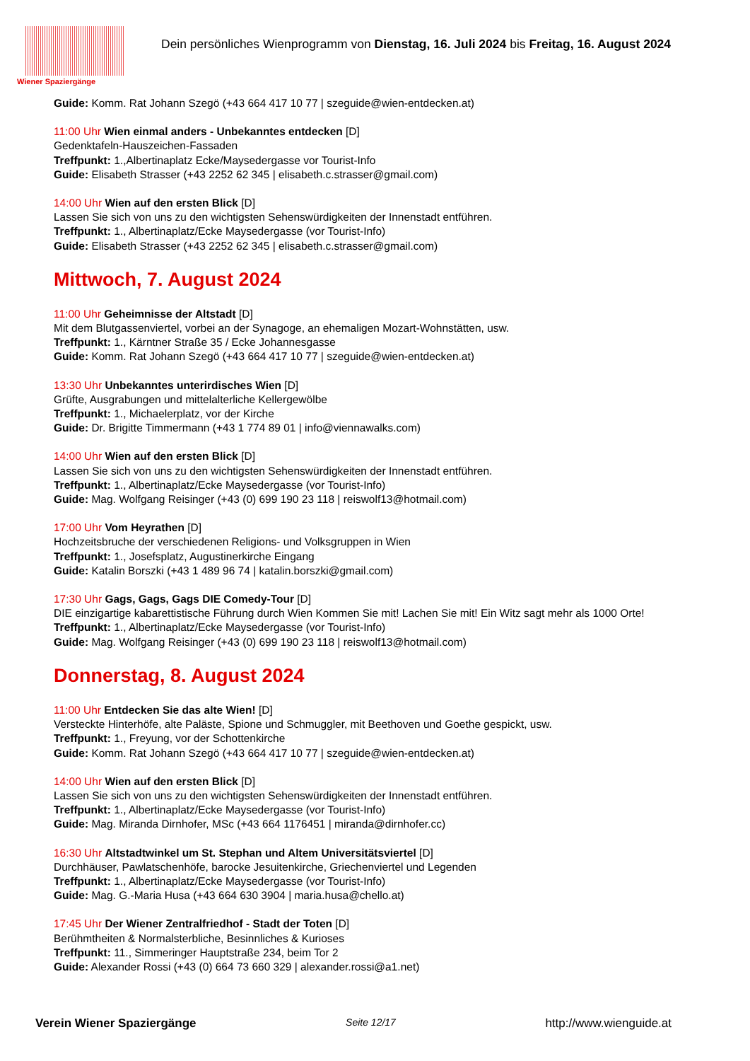Wiener Spaziergänge
Dein persönliches Wienprogramm von Dienstag, 16. Juli 2024 bis Freitag, 16. August 2024
Guide: Komm. Rat Johann Szegö (+43 664 417 10 77 | szeguide@wien-entdecken.at)
11:00 Uhr Wien einmal anders - Unbekanntes entdecken [D]
Gedenktafeln-Hauszeichen-Fassaden
Treffpunkt: 1.,Albertinaplatz Ecke/Maysedergasse vor Tourist-Info
Guide: Elisabeth Strasser (+43 2252 62 345 | elisabeth.c.strasser@gmail.com)
14:00 Uhr Wien auf den ersten Blick [D]
Lassen Sie sich von uns zu den wichtigsten Sehenswürdigkeiten der Innenstadt entführen.
Treffpunkt: 1., Albertinaplatz/Ecke Maysedergasse (vor Tourist-Info)
Guide: Elisabeth Strasser (+43 2252 62 345 | elisabeth.c.strasser@gmail.com)
Mittwoch, 7. August 2024
11:00 Uhr Geheimnisse der Altstadt [D]
Mit dem Blutgassenviertel, vorbei an der Synagoge, an ehemaligen Mozart-Wohnstätten, usw.
Treffpunkt: 1., Kärntner Straße 35 / Ecke Johannesgasse
Guide: Komm. Rat Johann Szegö (+43 664 417 10 77 | szeguide@wien-entdecken.at)
13:30 Uhr Unbekanntes unterirdisches Wien [D]
Grüfte, Ausgrabungen und mittelalterliche Kellergewölbe
Treffpunkt: 1., Michaelerplatz, vor der Kirche
Guide: Dr. Brigitte Timmermann (+43 1 774 89 01 | info@viennawalks.com)
14:00 Uhr Wien auf den ersten Blick [D]
Lassen Sie sich von uns zu den wichtigsten Sehenswürdigkeiten der Innenstadt entführen.
Treffpunkt: 1., Albertinaplatz/Ecke Maysedergasse (vor Tourist-Info)
Guide: Mag. Wolfgang Reisinger (+43 (0) 699 190 23 118 | reiswolf13@hotmail.com)
17:00 Uhr Vom Heyrathen [D]
Hochzeitsbruche der verschiedenen Religions- und Volksgruppen in Wien
Treffpunkt: 1., Josefsplatz, Augustinerkirche Eingang
Guide: Katalin Borszki (+43 1 489 96 74 | katalin.borszki@gmail.com)
17:30 Uhr Gags, Gags, Gags DIE Comedy-Tour [D]
DIE einzigartige kabarettistische Führung durch Wien Kommen Sie mit! Lachen Sie mit! Ein Witz sagt mehr als 1000 Orte!
Treffpunkt: 1., Albertinaplatz/Ecke Maysedergasse (vor Tourist-Info)
Guide: Mag. Wolfgang Reisinger (+43 (0) 699 190 23 118 | reiswolf13@hotmail.com)
Donnerstag, 8. August 2024
11:00 Uhr Entdecken Sie das alte Wien! [D]
Versteckte Hinterhöfe, alte Paläste, Spione und Schmuggler, mit Beethoven und Goethe gespickt, usw.
Treffpunkt: 1., Freyung, vor der Schottenkirche
Guide: Komm. Rat Johann Szegö (+43 664 417 10 77 | szeguide@wien-entdecken.at)
14:00 Uhr Wien auf den ersten Blick [D]
Lassen Sie sich von uns zu den wichtigsten Sehenswürdigkeiten der Innenstadt entführen.
Treffpunkt: 1., Albertinaplatz/Ecke Maysedergasse (vor Tourist-Info)
Guide: Mag. Miranda Dirnhofer, MSc (+43 664 1176451 | miranda@dirnhofer.cc)
16:30 Uhr Altstadtwinkel um St. Stephan und Altem Universitätsviertel [D]
Durchhäuser, Pawlatschenhöfe, barocke Jesuitenkirche, Griechenviertel und Legenden
Treffpunkt: 1., Albertinaplatz/Ecke Maysedergasse (vor Tourist-Info)
Guide: Mag. G.-Maria Husa (+43 664 630 3904 | maria.husa@chello.at)
17:45 Uhr Der Wiener Zentralfriedhof - Stadt der Toten [D]
Berühmtheiten & Normalsterbliche, Besinnliches & Kurioses
Treffpunkt: 11., Simmeringer Hauptstraße 234, beim Tor 2
Guide: Alexander Rossi (+43 (0) 664 73 660 329 | alexander.rossi@a1.net)
Verein Wiener Spaziergänge Seite 12/17 http://www.wienguide.at